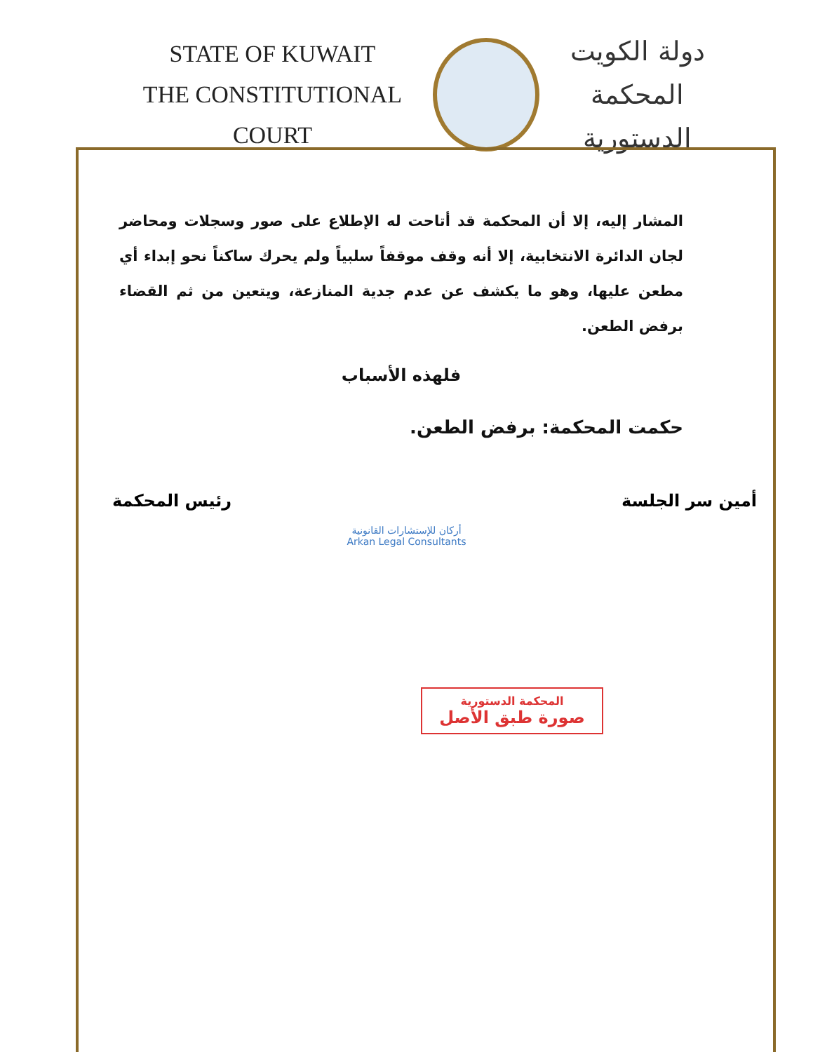STATE OF KUWAIT
THE CONSTITUTIONAL COURT
دولة الكويت
المحكمة الدستورية
المشار إليه، إلا أن المحكمة قد أتاحت له الإطلاع على صور وسجلات ومحاضر لجان الدائرة الانتخابية، إلا أنه وقف موقفاً سلبياً ولم يحرك ساكناً نحو إبداء أي مطعن عليها، وهو ما يكشف عن عدم جدية المنازعة، ويتعين من ثم القضاء برفض الطعن.
فلهذه الأسباب
حكمت المحكمة: برفض الطعن.
أمين سر الجلسة رئيس المحكمة
أركان للإستشارات القانونية
Arkan Legal Consultants
المحكمة الدستورية
صورة طبق الأصل